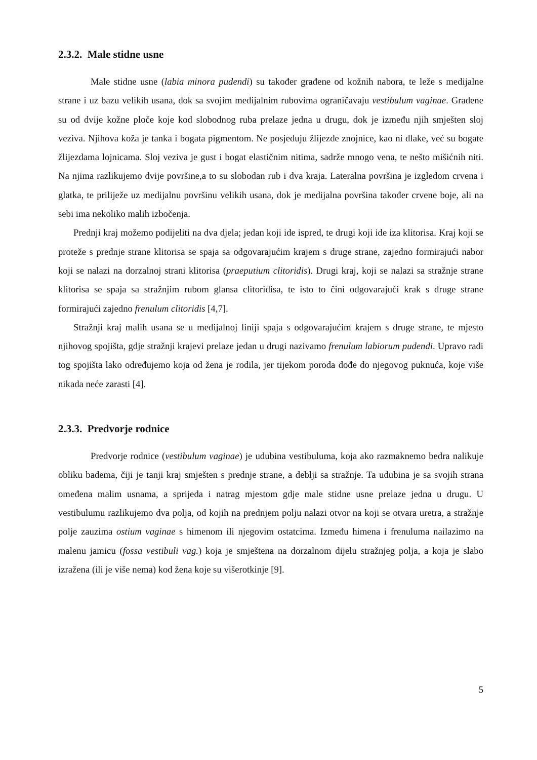2.3.2. Male stidne usne
Male stidne usne (labia minora pudendi) su također građene od kožnih nabora, te leže s medijalne strane i uz bazu velikih usana, dok sa svojim medijalnim rubovima ograničavaju vestibulum vaginae. Građene su od dvije kožne ploče koje kod slobodnog ruba prelaze jedna u drugu, dok je između njih smješten sloj veziva. Njihova koža je tanka i bogata pigmentom. Ne posjeduju žlijezde znojnice, kao ni dlake, već su bogate žlijezdama lojnicama. Sloj veziva je gust i bogat elastičnim nitima, sadrže mnogo vena, te nešto mišićnih niti. Na njima razlikujemo dvije površine,a to su slobodan rub i dva kraja. Lateralna površina je izgledom crvena i glatka, te prilijеže uz medijalnu površinu velikih usana, dok je medijalna površina također crvene boje, ali na sebi ima nekoliko malih izbočenja.
Prednji kraj možemo podijeliti na dva djela; jedan koji ide ispred, te drugi koji ide iza klitorisa. Kraj koji se proteže s prednje strane klitorisa se spaja sa odgovarajućim krajem s druge strane, zajedno formirajući nabor koji se nalazi na dorzalnoj strani klitorisa (praeputium clitoridis). Drugi kraj, koji se nalazi sa stražnje strane klitorisa se spaja sa stražnjim rubom glansa clitoridisa, te isto to čini odgovarajući krak s druge strane formirajući zajedno frenulum clitoridis [4,7].
Stražnji kraj malih usana se u medijalnoj liniji spaja s odgovarajućim krajem s druge strane, te mjesto njihovog spojišta, gdje stražnji krajevi prelaze jedan u drugi nazivamo frenulum labiorum pudendi. Upravo radi tog spojišta lako određujemo koja od žena je rodila, jer tijekom poroda dođe do njegovog puknuća, koje više nikada neće zarasti [4].
2.3.3. Predvorje rodnice
Predvorje rodnice (vestibulum vaginae) je udubina vestibuluma, koja ako razmaknemo bedra nalikuje obliku badema, čiji je tanji kraj smješten s prednje strane, a deblji sa stražnje. Ta udubina je sa svojih strana omeđena malim usnama, a sprijeda i natrag mjestom gdje male stidne usne prelaze jedna u drugu. U vestibulumu razlikujemo dva polja, od kojih na prednjem polju nalazi otvor na koji se otvara uretra, a stražnje polje zauzima ostium vaginae s himenom ili njegovim ostatcima. Između himena i frenuluma nailazimo na malenu jamicu (fossa vestibuli vag.) koja je smještena na dorzalnom dijelu stražnjeg polja, a koja je slabo izražena (ili je više nema) kod žena koje su višerotkinje [9].
5